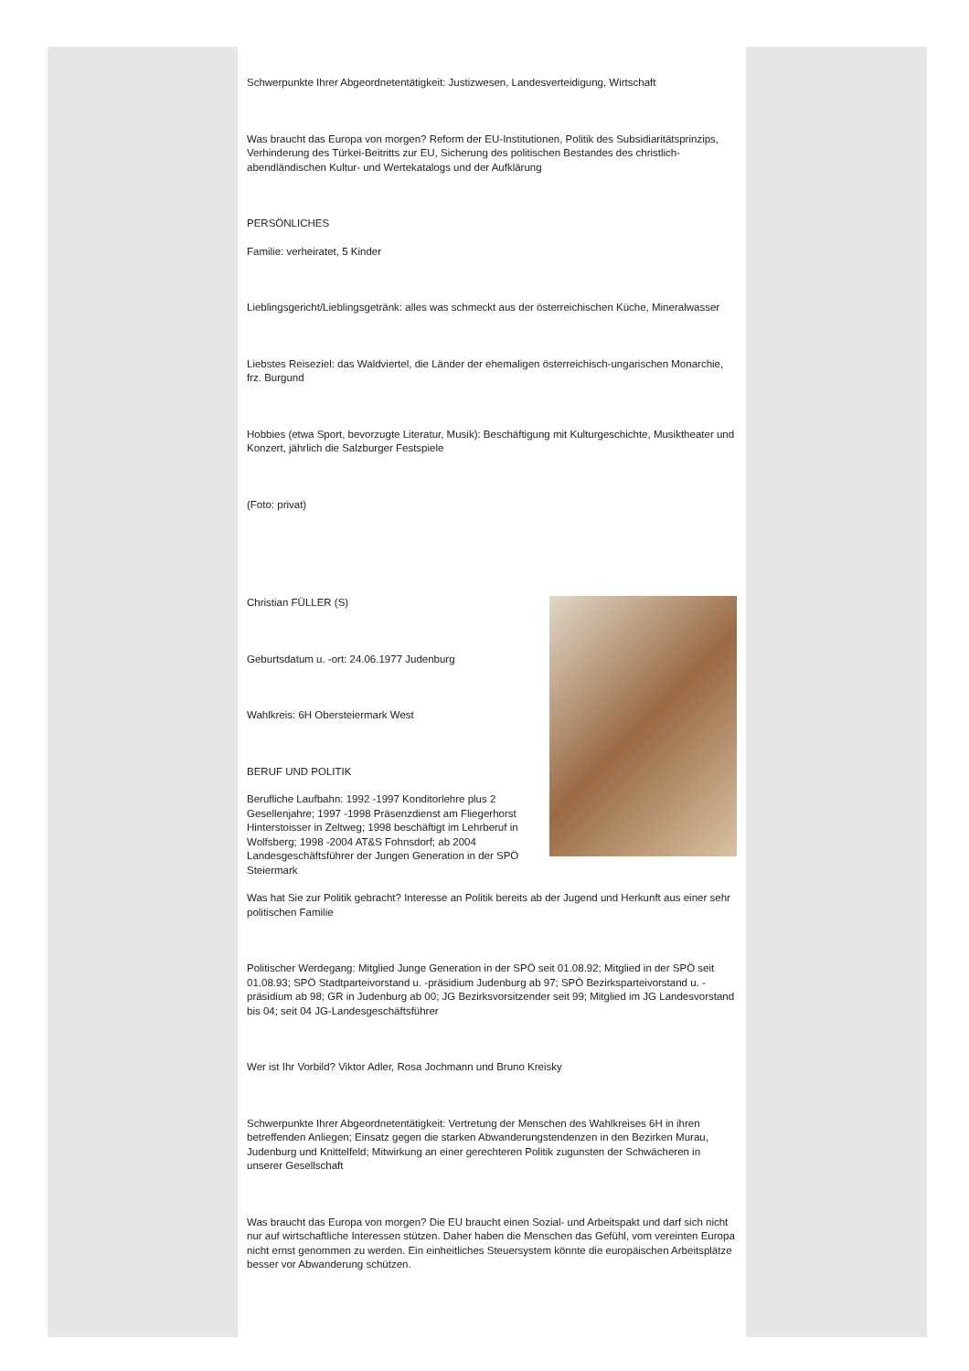Schwerpunkte Ihrer Abgeordnetentätigkeit: Justizwesen, Landesverteidigung, Wirtschaft
Was braucht das Europa von morgen? Reform der EU-Institutionen, Politik des Subsidiaritätsprinzips, Verhinderung des Türkei-Beitritts zur EU, Sicherung des politischen Bestandes des christlich-abendländischen Kultur- und Wertekatalogs und der Aufklärung
PERSÖNLICHES
Familie: verheiratet, 5 Kinder
Lieblingsgericht/Lieblingsgetränk: alles was schmeckt aus der österreichischen Küche, Mineralwasser
Liebstes Reiseziel: das Waldviertel, die Länder der ehemaligen österreichisch-ungarischen Monarchie, frz. Burgund
Hobbies (etwa Sport, bevorzugte Literatur, Musik): Beschäftigung mit Kulturgeschichte, Musiktheater und Konzert, jährlich die Salzburger Festspiele
(Foto: privat)
Christian FÜLLER (S)
Geburtsdatum u. -ort: 24.06.1977 Judenburg
Wahlkreis: 6H Obersteiermark West
BERUF UND POLITIK
Berufliche Laufbahn: 1992 -1997 Konditorlehre plus 2 Gesellenjahre; 1997 -1998 Präsenzdienst am Fliegerhorst Hinterstoisser in Zeltweg; 1998 beschäftigt im Lehrberuf in Wolfsberg; 1998 -2004 AT&S Fohnsdorf; ab 2004 Landesgeschäftsführer der Jungen Generation in der SPÖ Steiermark
Was hat Sie zur Politik gebracht? Interesse an Politik bereits ab der Jugend und Herkunft aus einer sehr politischen Familie
Politischer Werdegang: Mitglied Junge Generation in der SPÖ seit 01.08.92; Mitglied in der SPÖ seit 01.08.93; SPÖ Stadtparteivorstand u. -präsidium Judenburg ab 97; SPÖ Bezirksparteivorstand u. -präsidium ab 98; GR in Judenburg ab 00; JG Bezirksvorsitzender seit 99; Mitglied im JG Landesvorstand bis 04; seit 04 JG-Landesgeschäftsführer
Wer ist Ihr Vorbild? Viktor Adler, Rosa Jochmann und Bruno Kreisky
Schwerpunkte Ihrer Abgeordnetentätigkeit: Vertretung der Menschen des Wahlkreises 6H in ihren betreffenden Anliegen; Einsatz gegen die starken Abwanderungstendenzen in den Bezirken Murau, Judenburg und Knittelfeld; Mitwirkung an einer gerechteren Politik zugunsten der Schwächeren in unserer Gesellschaft
Was braucht das Europa von morgen? Die EU braucht einen Sozial- und Arbeitspakt und darf sich nicht nur auf wirtschaftliche Interessen stützen. Daher haben die Menschen das Gefühl, vom vereinten Europa nicht ernst genommen zu werden. Ein einheitliches Steuersystem könnte die europäischen Arbeitsplätze besser vor Abwanderung schützen.